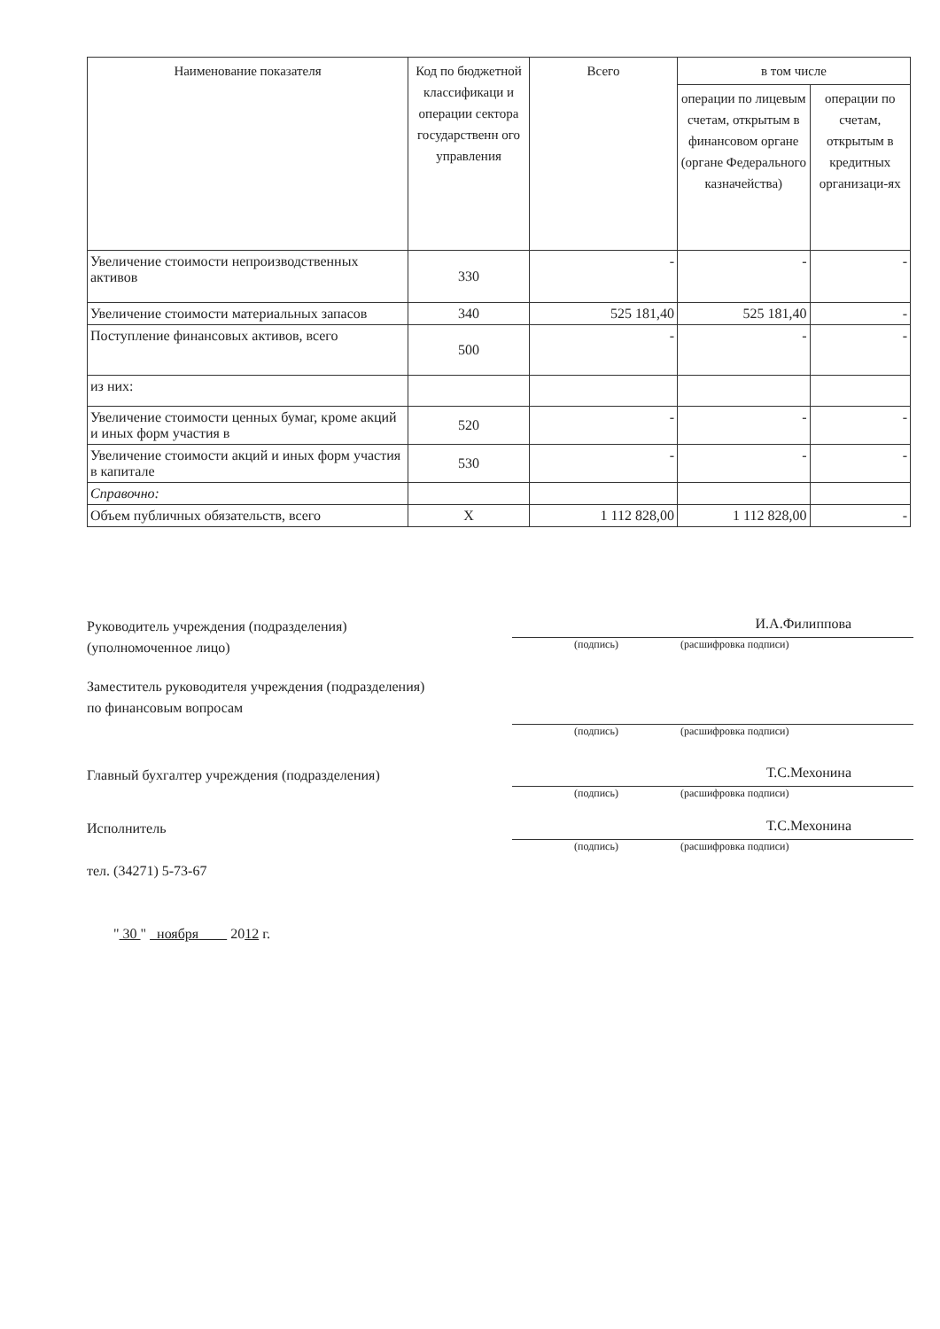| Наименование показателя | Код по бюджетной классификаци и операции сектора государственн ого управления | Всего | в том числе | |
| --- | --- | --- | --- | --- |
| | | | операции по лицевым счетам, открытым в финансовом органе (органе Федерального казначейства) | операции по счетам, открытым в кредитных организаци-ях |
| Увеличение стоимости непроизводственных активов | 330 | - | - | - |
| Увеличение стоимости материальных запасов | 340 | 525 181,40 | 525 181,40 | - |
| Поступление финансовых активов, всего | 500 | - | - | - |
| из них: | | | | |
| Увеличение стоимости ценных бумаг, кроме акций и иных форм участия в | 520 | - | - | - |
| Увеличение стоимости акций и иных форм участия в капитале | 530 | - | - | - |
| Справочно: | | | | |
| Объем публичных обязательств, всего | X | 1 112 828,00 | 1 112 828,00 | - |
Руководитель учреждения (подразделения)
(уполномоченное лицо)
И.А.Филиппова
(подпись) (расшифровка подписи)
Заместитель руководителя учреждения (подразделения)
по финансовым вопросам
(подпись) (расшифровка подписи)
Главный бухгалтер учреждения (подразделения)
Т.С.Мехонина
(подпись) (расшифровка подписи)
Исполнитель
тел. (34271) 5-73-67
Т.С.Мехонина
(подпись) (расшифровка подписи)
" 30 " ноября 2012 г.